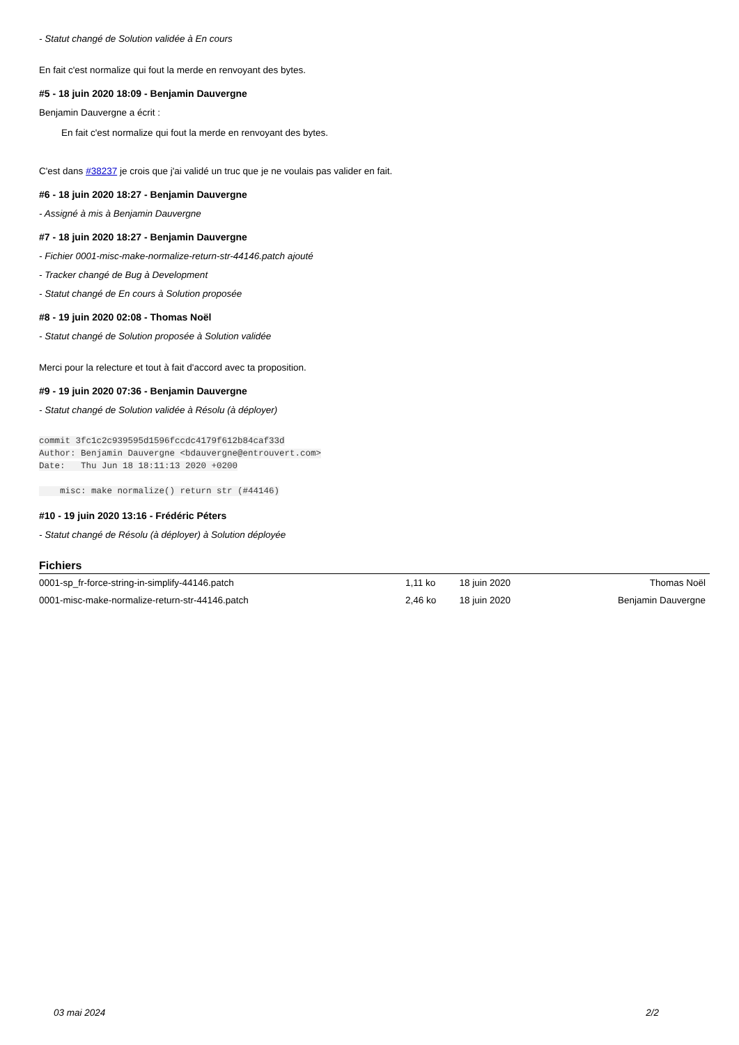- Statut changé de Solution validée à En cours
En fait c'est normalize qui fout la merde en renvoyant des bytes.
#5 - 18 juin 2020 18:09 - Benjamin Dauvergne
Benjamin Dauvergne a écrit :
En fait c'est normalize qui fout la merde en renvoyant des bytes.
C'est dans #38237 je crois que j'ai validé un truc que je ne voulais pas valider en fait.
#6 - 18 juin 2020 18:27 - Benjamin Dauvergne
- Assigné à mis à Benjamin Dauvergne
#7 - 18 juin 2020 18:27 - Benjamin Dauvergne
- Fichier 0001-misc-make-normalize-return-str-44146.patch ajouté
- Tracker changé de Bug à Development
- Statut changé de En cours à Solution proposée
#8 - 19 juin 2020 02:08 - Thomas Noël
- Statut changé de Solution proposée à Solution validée
Merci pour la relecture et tout à fait d'accord avec ta proposition.
#9 - 19 juin 2020 07:36 - Benjamin Dauvergne
- Statut changé de Solution validée à Résolu (à déployer)
commit 3fc1c2c939595d1596fccdc4179f612b84caf33d
Author: Benjamin Dauvergne <bdauvergne@entrouvert.com>
Date:   Thu Jun 18 18:11:13 2020 +0200

    misc: make normalize() return str (#44146)
#10 - 19 juin 2020 13:16 - Frédéric Péters
- Statut changé de Résolu (à déployer) à Solution déployée
Fichiers
| 0001-sp_fr-force-string-in-simplify-44146.patch | 1,11 ko | 18 juin 2020 | Thomas Noël |
| 0001-misc-make-normalize-return-str-44146.patch | 2,46 ko | 18 juin 2020 | Benjamin Dauvergne |
03 mai 2024 2/2